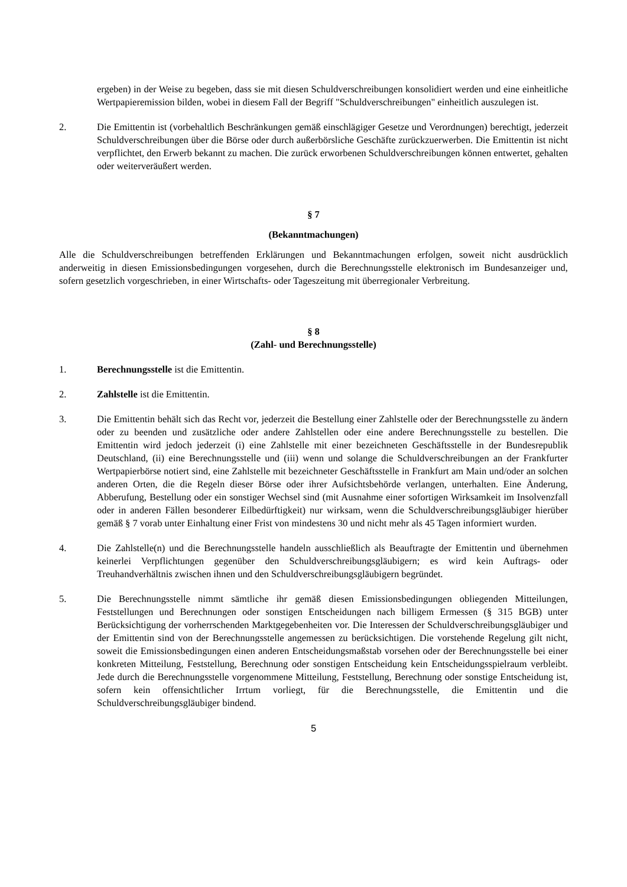ergeben) in der Weise zu begeben, dass sie mit diesen Schuldverschreibungen konsolidiert werden und eine einheitliche Wertpapieremission bilden, wobei in diesem Fall der Begriff "Schuldverschreibungen" einheitlich auszulegen ist.
2. Die Emittentin ist (vorbehaltlich Beschränkungen gemäß einschlägiger Gesetze und Verordnungen) berechtigt, jederzeit Schuldverschreibungen über die Börse oder durch außerbörsliche Geschäfte zurückzuerwerben. Die Emittentin ist nicht verpflichtet, den Erwerb bekannt zu machen. Die zurück erworbenen Schuldverschreibungen können entwertet, gehalten oder weiterveräußert werden.
§ 7
(Bekanntmachungen)
Alle die Schuldverschreibungen betreffenden Erklärungen und Bekanntmachungen erfolgen, soweit nicht ausdrücklich anderweitig in diesen Emissionsbedingungen vorgesehen, durch die Berechnungsstelle elektronisch im Bundesanzeiger und, sofern gesetzlich vorgeschrieben, in einer Wirtschafts- oder Tageszeitung mit überregionaler Verbreitung.
§ 8
(Zahl- und Berechnungsstelle)
1. Berechnungsstelle ist die Emittentin.
2. Zahlstelle ist die Emittentin.
3. Die Emittentin behält sich das Recht vor, jederzeit die Bestellung einer Zahlstelle oder der Berechnungsstelle zu ändern oder zu beenden und zusätzliche oder andere Zahlstellen oder eine andere Berechnungsstelle zu bestellen. Die Emittentin wird jedoch jederzeit (i) eine Zahlstelle mit einer bezeichneten Geschäftsstelle in der Bundesrepublik Deutschland, (ii) eine Berechnungsstelle und (iii) wenn und solange die Schuldverschreibungen an der Frankfurter Wertpapierbörse notiert sind, eine Zahlstelle mit bezeichneter Geschäftsstelle in Frankfurt am Main und/oder an solchen anderen Orten, die die Regeln dieser Börse oder ihrer Aufsichtsbehörde verlangen, unterhalten. Eine Änderung, Abberufung, Bestellung oder ein sonstiger Wechsel sind (mit Ausnahme einer sofortigen Wirksamkeit im Insolvenzfall oder in anderen Fällen besonderer Eilbedürftigkeit) nur wirksam, wenn die Schuldverschreibungsgläubiger hierüber gemäß § 7 vorab unter Einhaltung einer Frist von mindestens 30 und nicht mehr als 45 Tagen informiert wurden.
4. Die Zahlstelle(n) und die Berechnungsstelle handeln ausschließlich als Beauftragte der Emittentin und übernehmen keinerlei Verpflichtungen gegenüber den Schuldverschreibungsgläubigern; es wird kein Auftrags- oder Treuhandverhältnis zwischen ihnen und den Schuldverschreibungsgläubigern begründet.
5. Die Berechnungsstelle nimmt sämtliche ihr gemäß diesen Emissionsbedingungen obliegenden Mitteilungen, Feststellungen und Berechnungen oder sonstigen Entscheidungen nach billigem Ermessen (§ 315 BGB) unter Berücksichtigung der vorherrschenden Marktgegebenheiten vor. Die Interessen der Schuldverschreibungsgläubiger und der Emittentin sind von der Berechnungsstelle angemessen zu berücksichtigen. Die vorstehende Regelung gilt nicht, soweit die Emissionsbedingungen einen anderen Entscheidungsmaßstab vorsehen oder der Berechnungsstelle bei einer konkreten Mitteilung, Feststellung, Berechnung oder sonstigen Entscheidung kein Entscheidungsspielraum verbleibt. Jede durch die Berechnungsstelle vorgenommene Mitteilung, Feststellung, Berechnung oder sonstige Entscheidung ist, sofern kein offensichtlicher Irrtum vorliegt, für die Berechnungsstelle, die Emittentin und die Schuldverschreibungsgläubiger bindend.
5